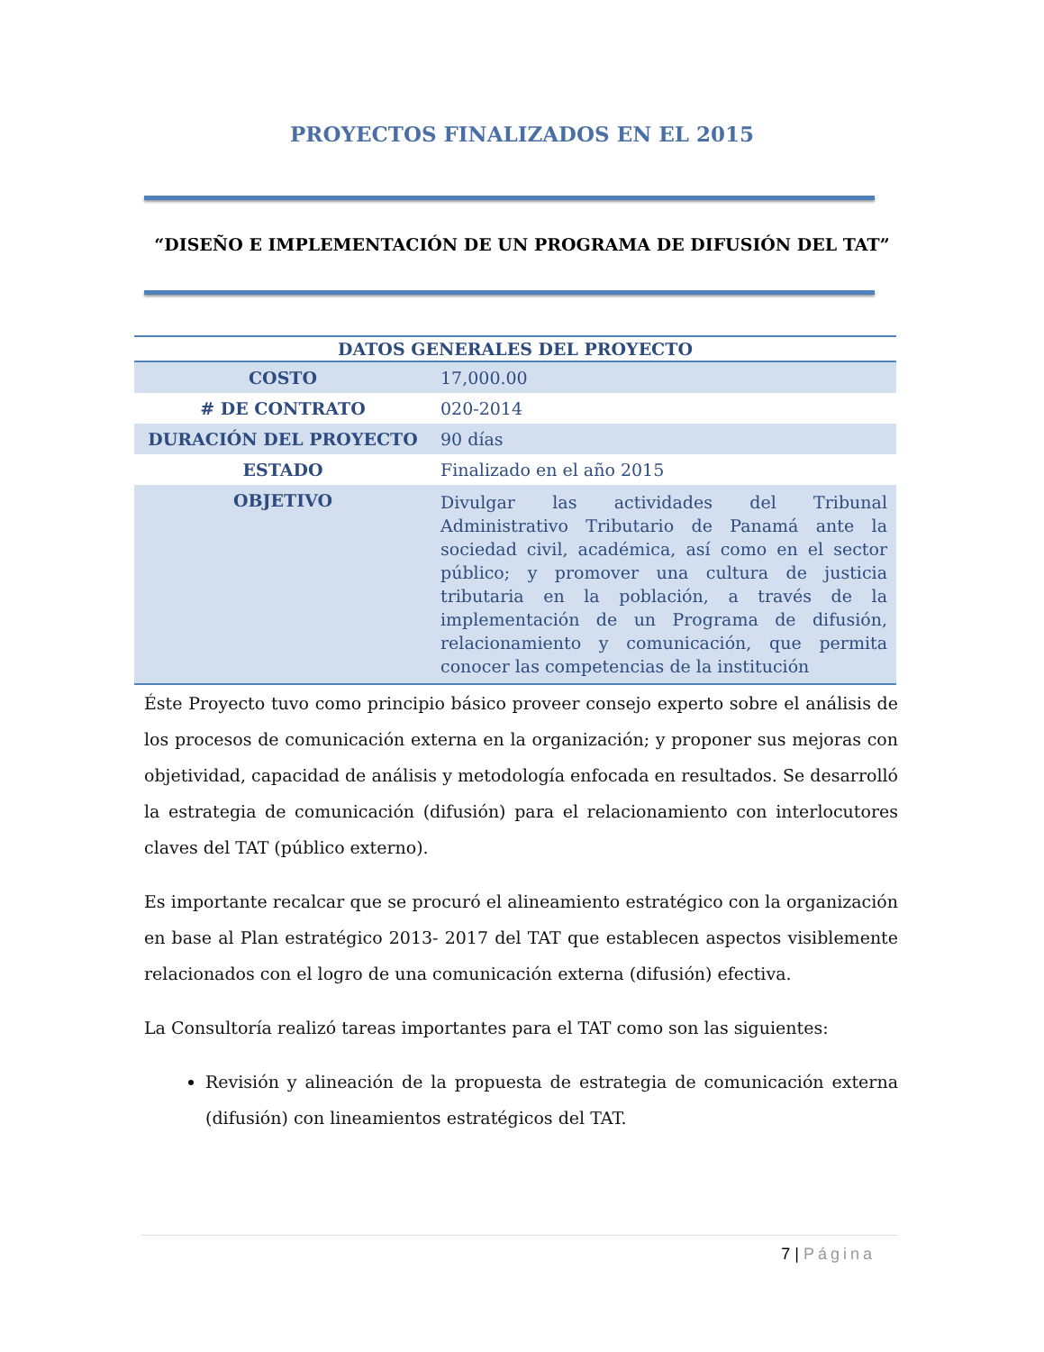PROYECTOS FINALIZADOS EN EL 2015
“DISEÑO E IMPLEMENTACIÓN DE UN PROGRAMA DE DIFUSIÓN DEL TAT”
| DATOS GENERALES DEL PROYECTO | |
| --- | --- |
| COSTO | 17,000.00 |
| # DE CONTRATO | 020-2014 |
| DURACIÓN DEL PROYECTO | 90 días |
| ESTADO | Finalizado en el año 2015 |
| OBJETIVO | Divulgar las actividades del Tribunal Administrativo Tributario de Panamá ante la sociedad civil, académica, así como en el sector público; y promover una cultura de justicia tributaria en la población, a través de la implementación de un Programa de difusión, relacionamiento y comunicación, que permita conocer las competencias de la institución |
Éste Proyecto tuvo como principio básico proveer consejo experto sobre el análisis de los procesos de comunicación externa en la organización; y proponer sus mejoras con objetividad, capacidad de análisis y metodología enfocada en resultados. Se desarrolló la estrategia de comunicación (difusión) para el relacionamiento con interlocutores claves del TAT (público externo).
Es importante recalcar que se procuró el alineamiento estratégico con la organización en base al Plan estratégico 2013- 2017 del TAT que establecen aspectos visiblemente relacionados con el logro de una comunicación externa (difusión) efectiva.
La Consultoría realizó tareas importantes para el TAT como son las siguientes:
Revisión y alineación de la propuesta de estrategia de comunicación externa (difusión) con lineamientos estratégicos del TAT.
7 | Página